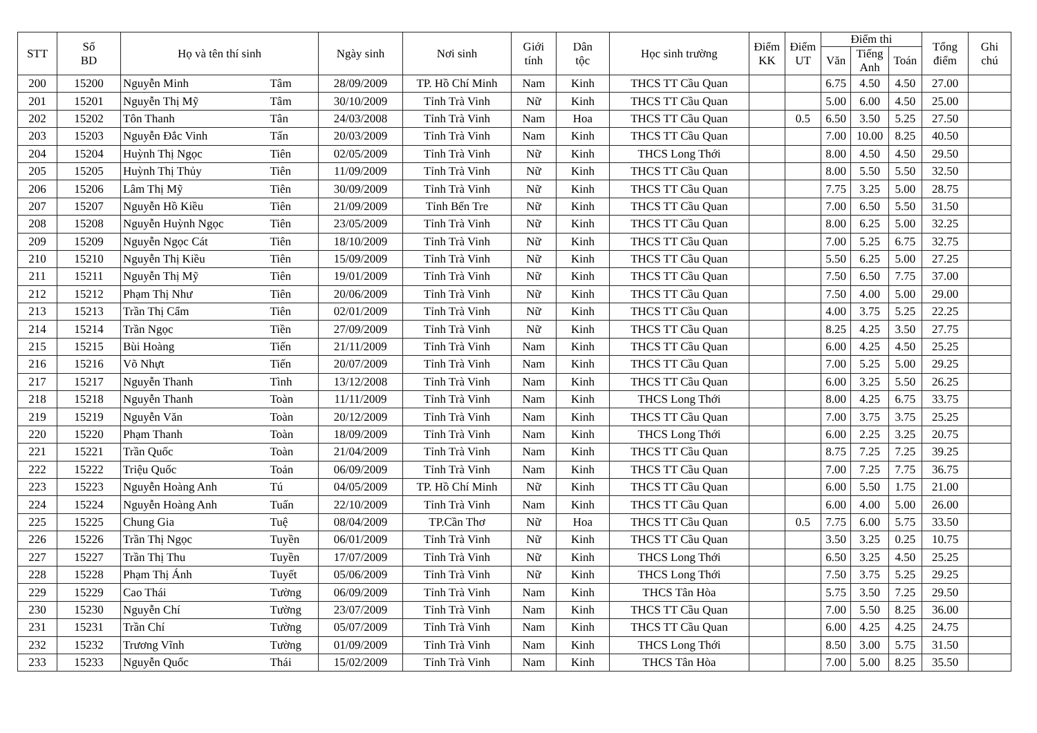| STT | Số BD | Họ và tên thí sinh | | Ngày sinh | Nơi sinh | Giới tính | Dân tộc | Học sinh trường | Điểm KK | Điểm UT | Điểm thi | | | Tổng điểm | Ghi chú |
| --- | --- | --- | --- | --- | --- | --- | --- | --- | --- | --- | --- | --- | --- | --- | --- |
| | | | | | | | | | | | Văn | Tiếng Anh | Toán | | |
| 200 | 15200 | Nguyễn Minh | Tâm | 28/09/2009 | TP. Hồ Chí Minh | Nam | Kinh | THCS TT Cầu Quan | | | 6.75 | 4.50 | 4.50 | 27.00 | |
| 201 | 15201 | Nguyễn Thị Mỹ | Tâm | 30/10/2009 | Tỉnh Trà Vinh | Nữ | Kinh | THCS TT Cầu Quan | | | 5.00 | 6.00 | 4.50 | 25.00 | |
| 202 | 15202 | Tôn Thanh | Tân | 24/03/2008 | Tỉnh Trà Vinh | Nam | Hoa | THCS TT Cầu Quan | | 0.5 | 6.50 | 3.50 | 5.25 | 27.50 | |
| 203 | 15203 | Nguyễn Đắc Vinh | Tấn | 20/03/2009 | Tỉnh Trà Vinh | Nam | Kinh | THCS TT Cầu Quan | | | 7.00 | 10.00 | 8.25 | 40.50 | |
| 204 | 15204 | Huỳnh Thị Ngọc | Tiên | 02/05/2009 | Tỉnh Trà Vinh | Nữ | Kinh | THCS Long Thới | | | 8.00 | 4.50 | 4.50 | 29.50 | |
| 205 | 15205 | Huỳnh Thị Thủy | Tiên | 11/09/2009 | Tỉnh Trà Vinh | Nữ | Kinh | THCS TT Cầu Quan | | | 8.00 | 5.50 | 5.50 | 32.50 | |
| 206 | 15206 | Lâm Thị Mỹ | Tiên | 30/09/2009 | Tỉnh Trà Vinh | Nữ | Kinh | THCS TT Cầu Quan | | | 7.75 | 3.25 | 5.00 | 28.75 | |
| 207 | 15207 | Nguyễn Hồ Kiều | Tiên | 21/09/2009 | Tỉnh Bến Tre | Nữ | Kinh | THCS TT Cầu Quan | | | 7.00 | 6.50 | 5.50 | 31.50 | |
| 208 | 15208 | Nguyễn Huỳnh Ngọc | Tiên | 23/05/2009 | Tỉnh Trà Vinh | Nữ | Kinh | THCS TT Cầu Quan | | | 8.00 | 6.25 | 5.00 | 32.25 | |
| 209 | 15209 | Nguyễn Ngọc Cát | Tiên | 18/10/2009 | Tỉnh Trà Vinh | Nữ | Kinh | THCS TT Cầu Quan | | | 7.00 | 5.25 | 6.75 | 32.75 | |
| 210 | 15210 | Nguyễn Thị Kiều | Tiên | 15/09/2009 | Tỉnh Trà Vinh | Nữ | Kinh | THCS TT Cầu Quan | | | 5.50 | 6.25 | 5.00 | 27.25 | |
| 211 | 15211 | Nguyễn Thị Mỹ | Tiên | 19/01/2009 | Tỉnh Trà Vinh | Nữ | Kinh | THCS TT Cầu Quan | | | 7.50 | 6.50 | 7.75 | 37.00 | |
| 212 | 15212 | Phạm Thị Như | Tiên | 20/06/2009 | Tỉnh Trà Vinh | Nữ | Kinh | THCS TT Cầu Quan | | | 7.50 | 4.00 | 5.00 | 29.00 | |
| 213 | 15213 | Trần Thị Cẩm | Tiên | 02/01/2009 | Tỉnh Trà Vinh | Nữ | Kinh | THCS TT Cầu Quan | | | 4.00 | 3.75 | 5.25 | 22.25 | |
| 214 | 15214 | Trần Ngọc | Tiền | 27/09/2009 | Tỉnh Trà Vinh | Nữ | Kinh | THCS TT Cầu Quan | | | 8.25 | 4.25 | 3.50 | 27.75 | |
| 215 | 15215 | Bùi Hoàng | Tiến | 21/11/2009 | Tỉnh Trà Vinh | Nam | Kinh | THCS TT Cầu Quan | | | 6.00 | 4.25 | 4.50 | 25.25 | |
| 216 | 15216 | Võ Nhựt | Tiến | 20/07/2009 | Tỉnh Trà Vinh | Nam | Kinh | THCS TT Cầu Quan | | | 7.00 | 5.25 | 5.00 | 29.25 | |
| 217 | 15217 | Nguyễn Thanh | Tình | 13/12/2008 | Tỉnh Trà Vinh | Nam | Kinh | THCS TT Cầu Quan | | | 6.00 | 3.25 | 5.50 | 26.25 | |
| 218 | 15218 | Nguyễn Thanh | Toàn | 11/11/2009 | Tỉnh Trà Vinh | Nam | Kinh | THCS Long Thới | | | 8.00 | 4.25 | 6.75 | 33.75 | |
| 219 | 15219 | Nguyễn Văn | Toàn | 20/12/2009 | Tỉnh Trà Vinh | Nam | Kinh | THCS TT Cầu Quan | | | 7.00 | 3.75 | 3.75 | 25.25 | |
| 220 | 15220 | Phạm Thanh | Toàn | 18/09/2009 | Tỉnh Trà Vinh | Nam | Kinh | THCS Long Thới | | | 6.00 | 2.25 | 3.25 | 20.75 | |
| 221 | 15221 | Trần Quốc | Toàn | 21/04/2009 | Tỉnh Trà Vinh | Nam | Kinh | THCS TT Cầu Quan | | | 8.75 | 7.25 | 7.25 | 39.25 | |
| 222 | 15222 | Triệu Quốc | Toản | 06/09/2009 | Tỉnh Trà Vinh | Nam | Kinh | THCS TT Cầu Quan | | | 7.00 | 7.25 | 7.75 | 36.75 | |
| 223 | 15223 | Nguyễn Hoàng Anh | Tú | 04/05/2009 | TP. Hồ Chí Minh | Nữ | Kinh | THCS TT Cầu Quan | | | 6.00 | 5.50 | 1.75 | 21.00 | |
| 224 | 15224 | Nguyễn Hoàng Anh | Tuấn | 22/10/2009 | Tỉnh Trà Vinh | Nam | Kinh | THCS TT Cầu Quan | | | 6.00 | 4.00 | 5.00 | 26.00 | |
| 225 | 15225 | Chung Gia | Tuệ | 08/04/2009 | TP.Cần Thơ | Nữ | Hoa | THCS TT Cầu Quan | | 0.5 | 7.75 | 6.00 | 5.75 | 33.50 | |
| 226 | 15226 | Trần Thị Ngọc | Tuyền | 06/01/2009 | Tỉnh Trà Vinh | Nữ | Kinh | THCS TT Cầu Quan | | | 3.50 | 3.25 | 0.25 | 10.75 | |
| 227 | 15227 | Trần Thị Thu | Tuyền | 17/07/2009 | Tỉnh Trà Vinh | Nữ | Kinh | THCS Long Thới | | | 6.50 | 3.25 | 4.50 | 25.25 | |
| 228 | 15228 | Phạm Thị Ánh | Tuyết | 05/06/2009 | Tỉnh Trà Vinh | Nữ | Kinh | THCS Long Thới | | | 7.50 | 3.75 | 5.25 | 29.25 | |
| 229 | 15229 | Cao Thái | Tường | 06/09/2009 | Tỉnh Trà Vinh | Nam | Kinh | THCS Tân Hòa | | | 5.75 | 3.50 | 7.25 | 29.50 | |
| 230 | 15230 | Nguyễn Chí | Tường | 23/07/2009 | Tỉnh Trà Vinh | Nam | Kinh | THCS TT Cầu Quan | | | 7.00 | 5.50 | 8.25 | 36.00 | |
| 231 | 15231 | Trần Chí | Tường | 05/07/2009 | Tỉnh Trà Vinh | Nam | Kinh | THCS TT Cầu Quan | | | 6.00 | 4.25 | 4.25 | 24.75 | |
| 232 | 15232 | Trương Vĩnh | Tường | 01/09/2009 | Tỉnh Trà Vinh | Nam | Kinh | THCS Long Thới | | | 8.50 | 3.00 | 5.75 | 31.50 | |
| 233 | 15233 | Nguyễn Quốc | Thái | 15/02/2009 | Tỉnh Trà Vinh | Nam | Kinh | THCS Tân Hòa | | | 7.00 | 5.00 | 8.25 | 35.50 | |